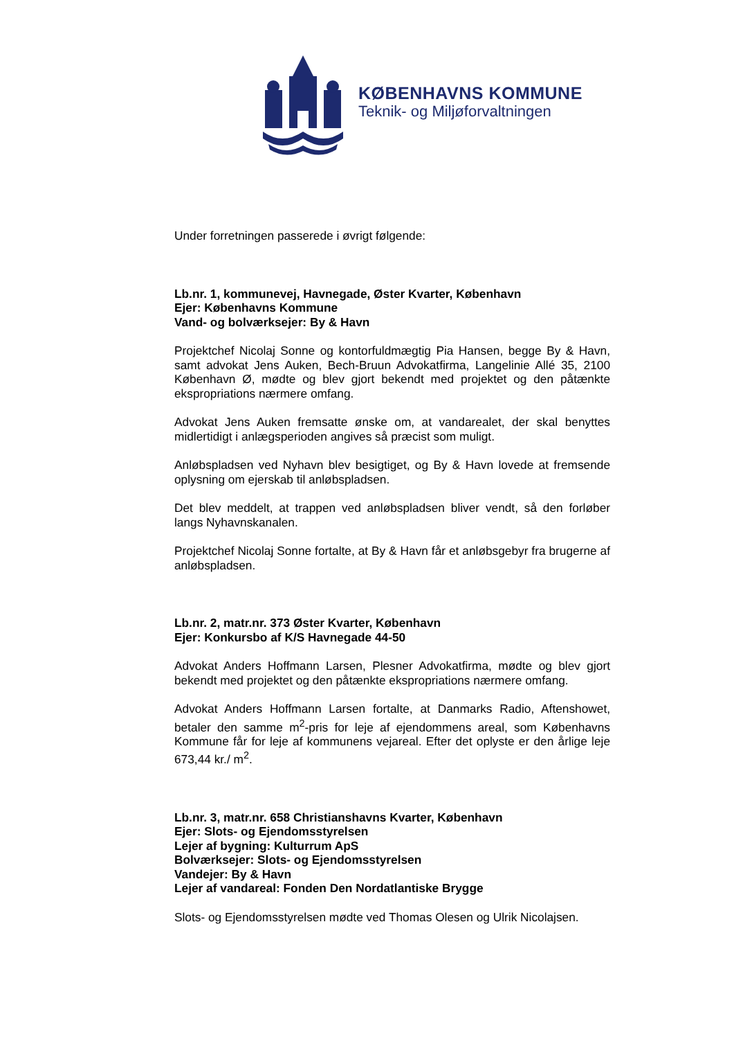KØBENHAVNS KOMMUNE
Teknik- og Miljøforvaltningen
Under forretningen passerede i øvrigt følgende:
Lb.nr. 1, kommunevej, Havnegade, Øster Kvarter, København
Ejer: Københavns Kommune
Vand- og bolværksejer: By & Havn
Projektchef Nicolaj Sonne og kontorfuldmægtig Pia Hansen, begge By & Havn, samt advokat Jens Auken, Bech-Bruun Advokatfirma, Langelinie Allé 35, 2100 København Ø, mødte og blev gjort bekendt med projektet og den påtænkte ekspropriations nærmere omfang.
Advokat Jens Auken fremsatte ønske om, at vandarealet, der skal benyttes midlertidigt i anlægsperioden angives så præcist som muligt.
Anløbspladsen ved Nyhavn blev besigtiget, og By & Havn lovede at fremsende oplysning om ejerskab til anløbspladsen.
Det blev meddelt, at trappen ved anløbspladsen bliver vendt, så den forløber langs Nyhavnskanalen.
Projektchef Nicolaj Sonne fortalte, at By & Havn får et anløbsgebyr fra brugerne af anløbspladsen.
Lb.nr. 2, matr.nr. 373 Øster Kvarter, København
Ejer: Konkursbo af K/S Havnegade 44-50
Advokat Anders Hoffmann Larsen, Plesner Advokatfirma, mødte og blev gjort bekendt med projektet og den påtænkte ekspropriations nærmere omfang.
Advokat Anders Hoffmann Larsen fortalte, at Danmarks Radio, Aftenshowet, betaler den samme m<sup>2</sup>-pris for leje af ejendommens areal, som Københavns Kommune får for leje af kommunens vejareal. Efter det oplyste er den årlige leje 673,44 kr./ m<sup>2</sup>.
Lb.nr. 3, matr.nr. 658 Christianshavns Kvarter, København
Ejer: Slots- og Ejendomsstyrelsen
Lejer af bygning: Kulturrum ApS
Bolværksejer: Slots- og Ejendomsstyrelsen
Vandejer: By & Havn
Lejer af vandareal: Fonden Den Nordatlantiske Brygge
Slots- og Ejendomsstyrelsen mødte ved Thomas Olesen og Ulrik Nicolajsen.